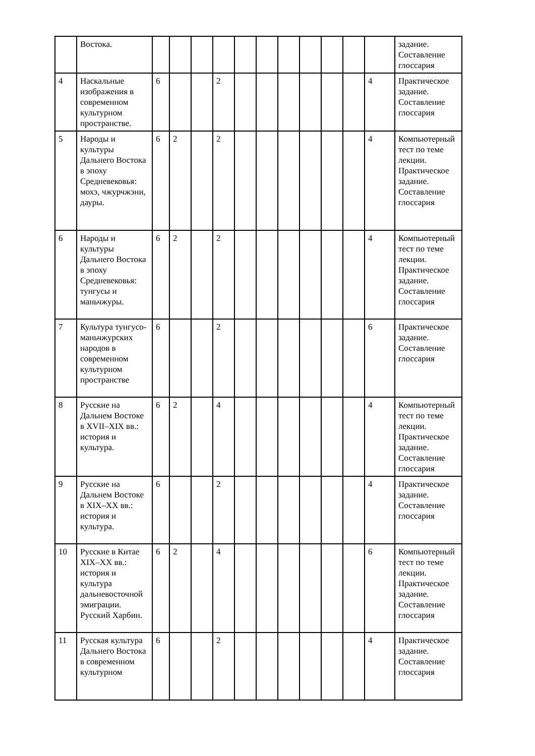| | Востока. | | | | | | | | | | | | задание. Составление глоссария |
| 4 | Наскальные изображения в современном культурном пространстве. | 6 | | | 2 | | | | | | | 4 | Практическое задание. Составление глоссария |
| 5 | Народы и культуры Дальнего Востока в эпоху Средневековья: мохэ, чжурчжэни, дауры. | 6 | 2 | | 2 | | | | | | | 4 | Компьютерный тест по теме лекции. Практическое задание. Составление глоссария |
| 6 | Народы и культуры Дальнего Востока в эпоху Средневековья: тунгусы и маньчжуры. | 6 | 2 | | 2 | | | | | | | 4 | Компьютерный тест по теме лекции. Практическое задание. Составление глоссария |
| 7 | Культура тунгусо-маньчжурских народов в современном культурном пространстве | 6 | | | 2 | | | | | | | 6 | Практическое задание. Составление глоссария |
| 8 | Русские на Дальнем Востоке в XVII–XIX вв.: история и культура. | 6 | 2 | | 4 | | | | | | | 4 | Компьютерный тест по теме лекции. Практическое задание. Составление глоссария |
| 9 | Русские на Дальнем Востоке в XIX–XX вв.: история и культура. | 6 | | | 2 | | | | | | | 4 | Практическое задание. Составление глоссария |
| 10 | Русские в Китае XIX–XX вв.: история и культура дальневосточной эмиграции. Русский Харбин. | 6 | 2 | | 4 | | | | | | | 6 | Компьютерный тест по теме лекции. Практическое задание. Составление глоссария |
| 11 | Русская культура Дальнего Востока в современном культурном | 6 | | | 2 | | | | | | | 4 | Практическое задание. Составление глоссария |